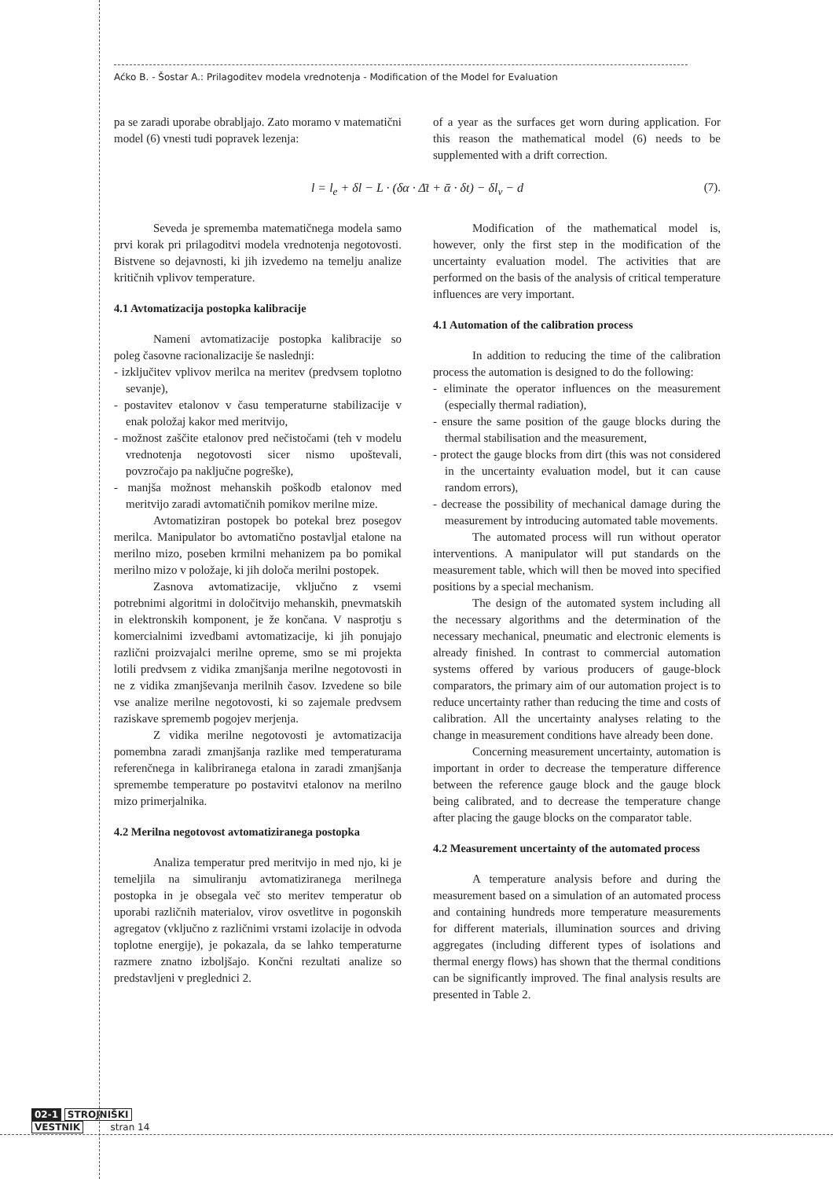Aćko B. - Šostar A.: Prilagoditev modela vrednotenja - Modification of the Model for Evaluation
pa se zaradi uporabe obrabljajo. Zato moramo v matematični model (6) vnesti tudi popravek lezenja:
of a year as the surfaces get worn during application. For this reason the mathematical model (6) needs to be supplemented with a drift correction.
l = l<sub>e</sub> + δl − L · (δα · Δ̄t + ᾱ · δt) − δl<sub>v</sub> − d (7).
Seveda je sprememba matematičnega modela samo prvi korak pri prilagoditvi modela vrednotenja negotovosti. Bistvene so dejavnosti, ki jih izvedemo na temelju analize kritičnih vplivov temperature.
4.1 Avtomatizacija postopka kalibracije
Nameni avtomatizacije postopka kalibracije so poleg časovne racionalizacije še naslednji:
- izključitev vplivov merilca na meritev (predvsem toplotno sevanje),
- postavitev etalonov v času temperaturne stabilizacije v enak položaj kakor med meritvijo,
- možnost zaščite etalonov pred nečistočami (teh v modelu vrednotenja negotovosti sicer nismo upoštevali, povzročajo pa naključne pogreške),
- manjša možnost mehanskih poškodb etalonov med meritvijo zaradi avtomatičnih pomikov merilne mize.
Avtomatiziran postopek bo potekal brez posegov merilca. Manipulator bo avtomatično postavljal etalone na merilno mizo, poseben krmilni mehanizem pa bo pomikal merilno mizo v položaje, ki jih določa merilni postopek.
Zasnova avtomatizacije, vključno z vsemi potrebnimi algoritmi in določitvijo mehanskih, pnevmatskih in elektronskih komponent, je že končana. V nasprotju s komercialnimi izvedbami avtomatizacije, ki jih ponujajo različni proizvajalci merilne opreme, smo se mi projekta lotili predvsem z vidika zmanjšanja merilne negotovosti in ne z vidika zmanjševanja merilnih časov. Izvedene so bile vse analize merilne negotovosti, ki so zajemale predvsem raziskave sprememb pogojev merjenja.
Z vidika merilne negotovosti je avtomatizacija pomembna zaradi zmanjšanja razlike med temperaturama referenčnega in kalibriranega etalona in zaradi zmanjšanja spremembe temperature po postavitvi etalonov na merilno mizo primerjalnika.
4.2 Merilna negotovost avtomatiziranega postopka
Analiza temperatur pred meritvijo in med njo, ki je temeljila na simuliranju avtomatiziranega merilnega postopka in je obsegala več sto meritev temperatur ob uporabi različnih materialov, virov osvetlitve in pogonskih agregatov (vključno z različnimi vrstami izolacije in odvoda toplotne energije), je pokazala, da se lahko temperaturne razmere znatno izboljšajo. Končni rezultati analize so predstavljeni v preglednici 2.
Modification of the mathematical model is, however, only the first step in the modification of the uncertainty evaluation model. The activities that are performed on the basis of the analysis of critical temperature influences are very important.
4.1 Automation of the calibration process
In addition to reducing the time of the calibration process the automation is designed to do the following:
- eliminate the operator influences on the measurement (especially thermal radiation),
- ensure the same position of the gauge blocks during the thermal stabilisation and the measurement,
- protect the gauge blocks from dirt (this was not considered in the uncertainty evaluation model, but it can cause random errors),
- decrease the possibility of mechanical damage during the measurement by introducing automated table movements.
The automated process will run without operator interventions. A manipulator will put standards on the measurement table, which will then be moved into specified positions by a special mechanism.
The design of the automated system including all the necessary algorithms and the determination of the necessary mechanical, pneumatic and electronic elements is already finished. In contrast to commercial automation systems offered by various producers of gauge-block comparators, the primary aim of our automation project is to reduce uncertainty rather than reducing the time and costs of calibration. All the uncertainty analyses relating to the change in measurement conditions have already been done.
Concerning measurement uncertainty, automation is important in order to decrease the temperature difference between the reference gauge block and the gauge block being calibrated, and to decrease the temperature change after placing the gauge blocks on the comparator table.
4.2 Measurement uncertainty of the automated process
A temperature analysis before and during the measurement based on a simulation of an automated process and containing hundreds more temperature measurements for different materials, illumination sources and driving aggregates (including different types of isolations and thermal energy flows) has shown that the thermal conditions can be significantly improved. The final analysis results are presented in Table 2.
02-1 STROJNIŠKI
VESTNIK stran 14